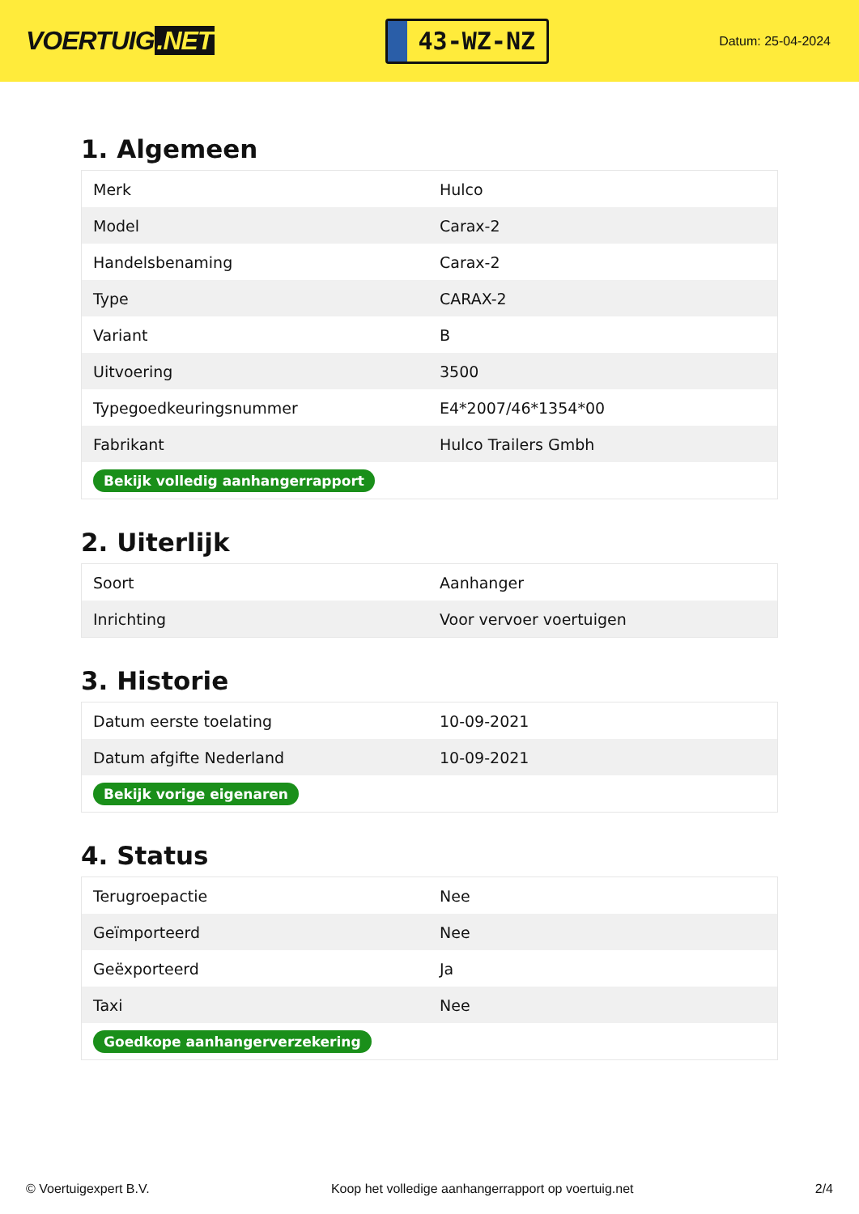VOERTUIG.NET
43-WZ-NZ
Datum: 25-04-2024
1. Algemeen
| Merk | Hulco |
| Model | Carax-2 |
| Handelsbenaming | Carax-2 |
| Type | CARAX-2 |
| Variant | B |
| Uitvoering | 3500 |
| Typegoedkeuringsnummer | E4*2007/46*1354*00 |
| Fabrikant | Hulco Trailers Gmbh |
| Bekijk volledig aanhangerrapport | |
2. Uiterlijk
| Soort | Aanhanger |
| Inrichting | Voor vervoer voertuigen |
3. Historie
| Datum eerste toelating | 10-09-2021 |
| Datum afgifte Nederland | 10-09-2021 |
| Bekijk vorige eigenaren | |
4. Status
| Terugroepactie | Nee |
| Geïmporteerd | Nee |
| Geëxporteerd | Ja |
| Taxi | Nee |
| Goedkope aanhangerverzekering | |
© Voertuigexpert B.V. Koop het volledige aanhangerrapport op voertuig.net 2/4